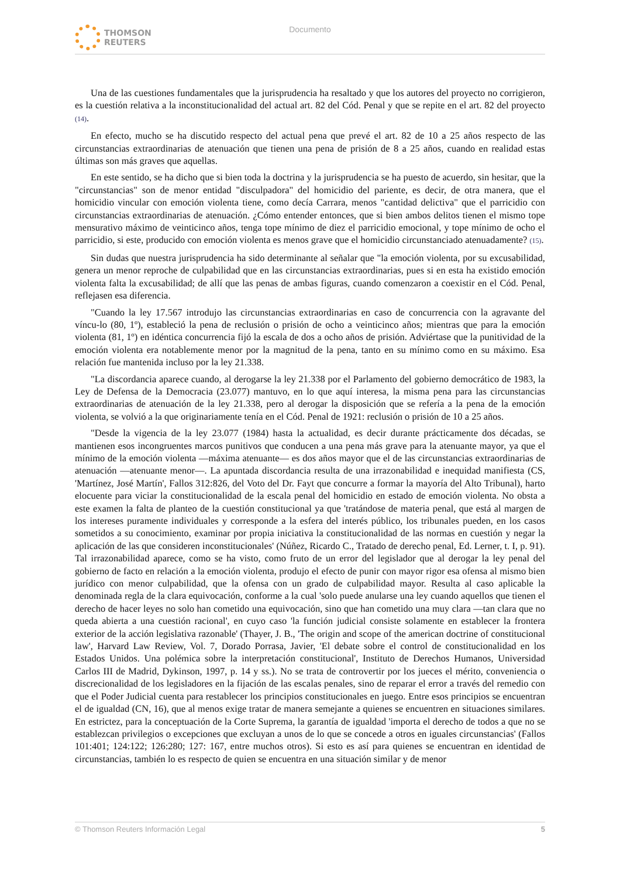THOMSON
REUTERS
Documento
Una de las cuestiones fundamentales que la jurisprudencia ha resaltado y que los autores del proyecto no corrigieron, es la cuestión relativa a la inconstitucionalidad del actual art. 82 del Cód. Penal y que se repite en el art. 82 del proyecto (14).
En efecto, mucho se ha discutido respecto del actual pena que prevé el art. 82 de 10 a 25 años respecto de las circunstancias extraordinarias de atenuación que tienen una pena de prisión de 8 a 25 años, cuando en realidad estas últimas son más graves que aquellas.
En este sentido, se ha dicho que si bien toda la doctrina y la jurisprudencia se ha puesto de acuerdo, sin hesitar, que la "circunstancias" son de menor entidad "disculpadora" del homicidio del pariente, es decir, de otra manera, que el homicidio vincular con emoción violenta tiene, como decía Carrara, menos "cantidad delictiva" que el parricidio con circunstancias extraordinarias de atenuación. ¿Cómo entender entonces, que si bien ambos delitos tienen el mismo tope mensurativo máximo de veinticinco años, tenga tope mínimo de diez el parricidio emocional, y tope mínimo de ocho el parricidio, si este, producido con emoción violenta es menos grave que el homicidio circunstanciado atenuadamente? (15).
Sin dudas que nuestra jurisprudencia ha sido determinante al señalar que "la emoción violenta, por su excusabilidad, genera un menor reproche de culpabilidad que en las circunstancias extraordinarias, pues si en esta ha existido emoción violenta falta la excusabilidad; de allí que las penas de ambas figuras, cuando comenzaron a coexistir en el Cód. Penal, reflejasen esa diferencia.
"Cuando la ley 17.567 introdujo las circunstancias extraordinarias en caso de concurrencia con la agravante del víncu-lo (80, 1º), estableció la pena de reclusión o prisión de ocho a veinticinco años; mientras que para la emoción violenta (81, 1º) en idéntica concurrencia fijó la escala de dos a ocho años de prisión. Adviértase que la punitividad de la emoción violenta era notablemente menor por la magnitud de la pena, tanto en su mínimo como en su máximo. Esa relación fue mantenida incluso por la ley 21.338.
"La discordancia aparece cuando, al derogarse la ley 21.338 por el Parlamento del gobierno democrático de 1983, la Ley de Defensa de la Democracia (23.077) mantuvo, en lo que aquí interesa, la misma pena para las circunstancias extraordinarias de atenuación de la ley 21.338, pero al derogar la disposición que se refería a la pena de la emoción violenta, se volvió a la que originariamente tenía en el Cód. Penal de 1921: reclusión o prisión de 10 a 25 años.
"Desde la vigencia de la ley 23.077 (1984) hasta la actualidad, es decir durante prácticamente dos décadas, se mantienen esos incongruentes marcos punitivos que conducen a una pena más grave para la atenuante mayor, ya que el mínimo de la emoción violenta —máxima atenuante— es dos años mayor que el de las circunstancias extraordinarias de atenuación —atenuante menor—. La apuntada discordancia resulta de una irrazonabilidad e inequidad manifiesta (CS, 'Martínez, José Martín', Fallos 312:826, del Voto del Dr. Fayt que concurre a formar la mayoría del Alto Tribunal), harto elocuente para viciar la constitucionalidad de la escala penal del homicidio en estado de emoción violenta. No obsta a este examen la falta de planteo de la cuestión constitucional ya que 'tratándose de materia penal, que está al margen de los intereses puramente individuales y corresponde a la esfera del interés público, los tribunales pueden, en los casos sometidos a su conocimiento, examinar por propia iniciativa la constitucionalidad de las normas en cuestión y negar la aplicación de las que consideren inconstitucionales' (Núñez, Ricardo C., Tratado de derecho penal, Ed. Lerner, t. I, p. 91). Tal irrazonabilidad aparece, como se ha visto, como fruto de un error del legislador que al derogar la ley penal del gobierno de facto en relación a la emoción violenta, produjo el efecto de punir con mayor rigor esa ofensa al mismo bien jurídico con menor culpabilidad, que la ofensa con un grado de culpabilidad mayor. Resulta al caso aplicable la denominada regla de la clara equivocación, conforme a la cual 'solo puede anularse una ley cuando aquellos que tienen el derecho de hacer leyes no solo han cometido una equivocación, sino que han cometido una muy clara —tan clara que no queda abierta a una cuestión racional', en cuyo caso 'la función judicial consiste solamente en establecer la frontera exterior de la acción legislativa razonable' (Thayer, J. B., 'The origin and scope of the american doctrine of constitucional law', Harvard Law Review, Vol. 7, Dorado Porrasa, Javier, 'El debate sobre el control de constitucionalidad en los Estados Unidos. Una polémica sobre la interpretación constitucional', Instituto de Derechos Humanos, Universidad Carlos III de Madrid, Dykinson, 1997, p. 14 y ss.). No se trata de controvertir por los jueces el mérito, conveniencia o discrecionalidad de los legisladores en la fijación de las escalas penales, sino de reparar el error a través del remedio con que el Poder Judicial cuenta para restablecer los principios constitucionales en juego. Entre esos principios se encuentran el de igualdad (CN, 16), que al menos exige tratar de manera semejante a quienes se encuentren en situaciones similares. En estrictez, para la conceptuación de la Corte Suprema, la garantía de igualdad 'importa el derecho de todos a que no se establezcan privilegios o excepciones que excluyan a unos de lo que se concede a otros en iguales circunstancias' (Fallos 101:401; 124:122; 126:280; 127: 167, entre muchos otros). Si esto es así para quienes se encuentran en identidad de circunstancias, también lo es respecto de quien se encuentra en una situación similar y de menor
© Thomson Reuters Información Legal 5